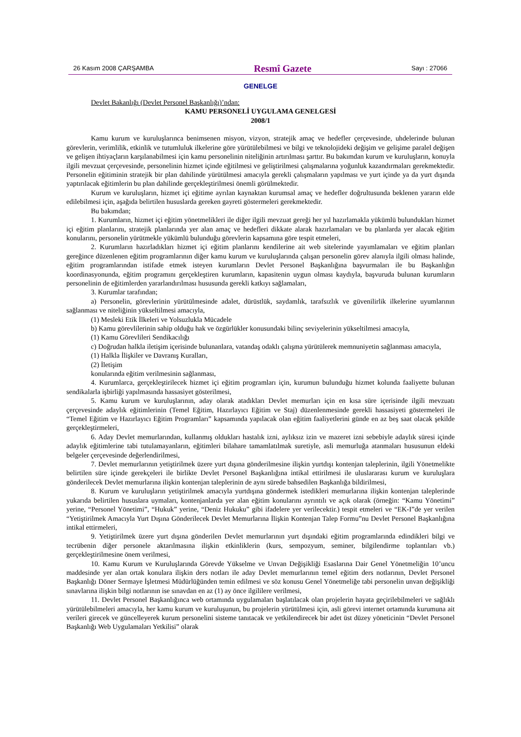26 Kasım 2008 ÇARŞAMBA Resmî Gazete Sayı : 27066
GENELGE
Devlet Bakanlığı (Devlet Personel Başkanlığı)’ndan:
KAMU PERSONELİ UYGULAMA GENELGESİ
2008/1
Kamu kurum ve kuruluşlarınca benimsenen misyon, vizyon, stratejik amaç ve hedefler çerçevesinde, uhdelerinde bulunan görevlerin, verimlilik, etkinlik ve tutumluluk ilkelerine göre yürütülebilmesi ve bilgi ve teknolojideki değişim ve gelişime paralel değişen ve gelişen ihtiyaçların karşılanabilmesi için kamu personelinin niteliğinin artırılması şarttır. Bu bakımdan kurum ve kuruluşların, konuyla ilgili mevzuat çerçevesinde, personelinin hizmet içinde eğitilmesi ve geliştirilmesi çalışmalarına yoğunluk kazandırmaları gerekmektedir. Personelin eğitiminin stratejik bir plan dahilinde yürütülmesi amacıyla gerekli çalışmaların yapılması ve yurt içinde ya da yurt dışında yaptırılacak eğitimlerin bu plan dahilinde gerçekleştirilmesi önemli görülmektedir.
Kurum ve kuruluşların, hizmet içi eğitime ayrılan kaynaktan kurumsal amaç ve hedefler doğrultusunda beklenen yararın elde edilebilmesi için, aşağıda belirtilen hususlarda gereken gayreti göstermeleri gerekmektedir.
Bu bakımdan;
1. Kurumların, hizmet içi eğitim yönetmelikleri ile diğer ilgili mevzuat gereği her yıl hazırlamakla yükümlü bulundukları hizmet içi eğitim planlarını, stratejik planlarında yer alan amaç ve hedefleri dikkate alarak hazırlamaları ve bu planlarda yer alacak eğitim konularını, personelin yürütmekle yükümlü bulunduğu görevlerin kapsamına göre tespit etmeleri,
2. Kurumların hazırladıkları hizmet içi eğitim planlarını kendilerine ait web sitelerinde yayımlamaları ve eğitim planları gereğince düzenlenen eğitim programlarının diğer kamu kurum ve kuruluşlarında çalışan personelin görev alanıyla ilgili olması halinde, eğitim programlarından istifade etmek isteyen kurumların Devlet Personel Başkanlığına başvurmaları ile bu Başkanlığın koordinasyonunda, eğitim programını gerçekleştiren kurumların, kapasitenin uygun olması kaydıyla, başvuruda bulunan kurumların personelinin de eğitimlerden yararlandırılması hususunda gerekli katkıyı sağlamaları,
3. Kurumlar tarafından;
a) Personelin, görevlerinin yürütülmesinde adalet, dürüstlük, saydamlık, tarafsızlık ve güvenilirlik ilkelerine uyumlarının sağlanması ve niteliğinin yükseltilmesi amacıyla,
(1) Mesleki Etik İlkeleri ve Yolsuzlukla Mücadele
b) Kamu görevlilerinin sahip olduğu hak ve özgürlükler konusundaki bilinç seviyelerinin yükseltilmesi amacıyla,
(1) Kamu Görevlileri Sendikacılığı
c) Doğrudan halkla iletişim içerisinde bulunanlara, vatandaş odaklı çalışma yürütülerek memnuniyetin sağlanması amacıyla,
(1) Halkla İlişkiler ve Davranış Kuralları,
(2) İletişim
konularında eğitim verilmesinin sağlanması,
4. Kurumlarca, gerçekleştirilecek hizmet içi eğitim programları için, kurumun bulunduğu hizmet kolunda faaliyette bulunan sendikalarla işbirliği yapılmasında hassasiyet gösterilmesi,
5. Kamu kurum ve kuruluşlarının, aday olarak atadıkları Devlet memurları için en kısa süre içerisinde ilgili mevzuatı çerçevesinde adaylık eğitimlerinin (Temel Eğitim, Hazırlayıcı Eğitim ve Staj) düzenlenmesinde gerekli hassasiyeti göstermeleri ile “Temel Eğitim ve Hazırlayıcı Eğitim Programları” kapsamında yapılacak olan eğitim faaliyetlerini günde en az beş saat olacak şekilde gerçekleştirmeleri,
6. Aday Devlet memurlarından, kullanmış oldukları hastalık izni, aylıksız izin ve mazeret izni sebebiyle adaylık süresi içinde adaylık eğitimlerine tabi tutulamayanların, eğitimleri bilahare tamamlatılmak suretiyle, asli memurluğa atanmaları hususunun eldeki belgeler çerçevesinde değerlendirilmesi,
7. Devlet memurlarının yetiştirilmek üzere yurt dışına gönderilmesine ilişkin yurtdışı kontenjan taleplerinin, ilgili Yönetmelikte belirtilen süre içinde gerekçeleri ile birlikte Devlet Personel Başkanlığına intikal ettirilmesi ile uluslararası kurum ve kuruluşlara gönderilecek Devlet memurlarına ilişkin kontenjan taleplerinin de aynı sürede bahsedilen Başkanlığa bildirilmesi,
8. Kurum ve kuruluşların yetiştirilmek amacıyla yurtdışına göndermek istedikleri memurlarına ilişkin kontenjan taleplerinde yukarıda belirtilen hususlara uymaları, kontenjanlarda yer alan eğitim konularını ayrıntılı ve açık olarak (örneğin: “Kamu Yönetimi” yerine, “Personel Yönetimi”, “Hukuk” yerine, “Deniz Hukuku” gibi ifadelere yer verilecektir.) tespit etmeleri ve “EK-I”de yer verilen “Yetiştirilmek Amacıyla Yurt Dışına Gönderilecek Devlet Memurlarına İlişkin Kontenjan Talep Formu”nu Devlet Personel Başkanlığına intikal ettirmeleri,
9. Yetiştirilmek üzere yurt dışına gönderilen Devlet memurlarının yurt dışındaki eğitim programlarında edindikleri bilgi ve tecrübenin diğer personele aktarılmasına ilişkin etkinliklerin (kurs, sempozyum, seminer, bilgilendirme toplantıları vb.) gerçekleştirilmesine önem verilmesi,
10. Kamu Kurum ve Kuruluşlarında Görevde Yükselme ve Unvan Değişikliği Esaslarına Dair Genel Yönetmeliğin 10’uncu maddesinde yer alan ortak konulara ilişkin ders notları ile aday Devlet memurlarının temel eğitim ders notlarının, Devlet Personel Başkanlığı Döner Sermaye İşletmesi Müdürlüğünden temin edilmesi ve söz konusu Genel Yönetmeliğe tabi personelin unvan değişikliği sınavlarına ilişkin bilgi notlarının ise sınavdan en az (1) ay önce ilgililere verilmesi,
11. Devlet Personel Başkanlığınca web ortamında uygulamaları başlatılacak olan projelerin hayata geçirilebilmeleri ve sağlıklı yürütülebilmeleri amacıyla, her kamu kurum ve kuruluşunun, bu projelerin yürütülmesi için, asli görevi internet ortamında kurumuna ait verileri girecek ve güncelleyerek kurum personelini sisteme tanıtacak ve yetkilendirecek bir adet üst düzey yöneticinin “Devlet Personel Başkanlığı Web Uygulamaları Yetkilisi” olarak